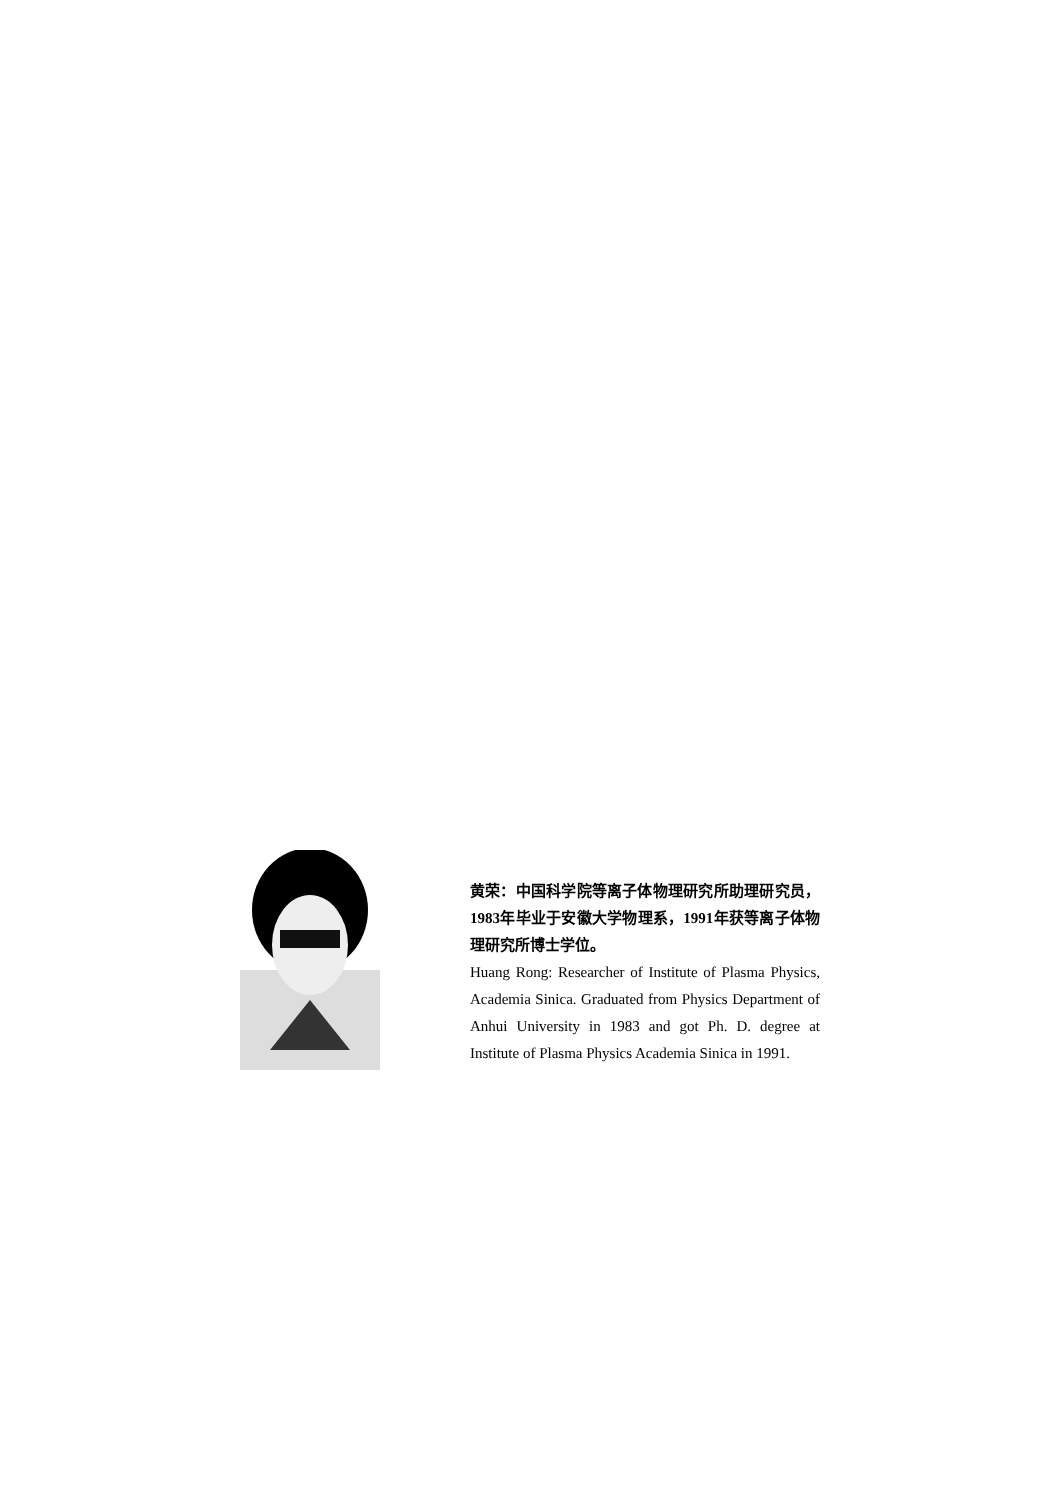黄荣：中国科学院等离子体物理研究所助理研究员，1983年毕业于安徽大学物理系，1991年获等离子体物理研究所博士学位。
Huang Rong: Researcher of Institute of Plasma Physics, Academia Sinica. Graduated from Physics Department of Anhui University in 1983 and got Ph. D. degree at Institute of Plasma Physics Academia Sinica in 1991.